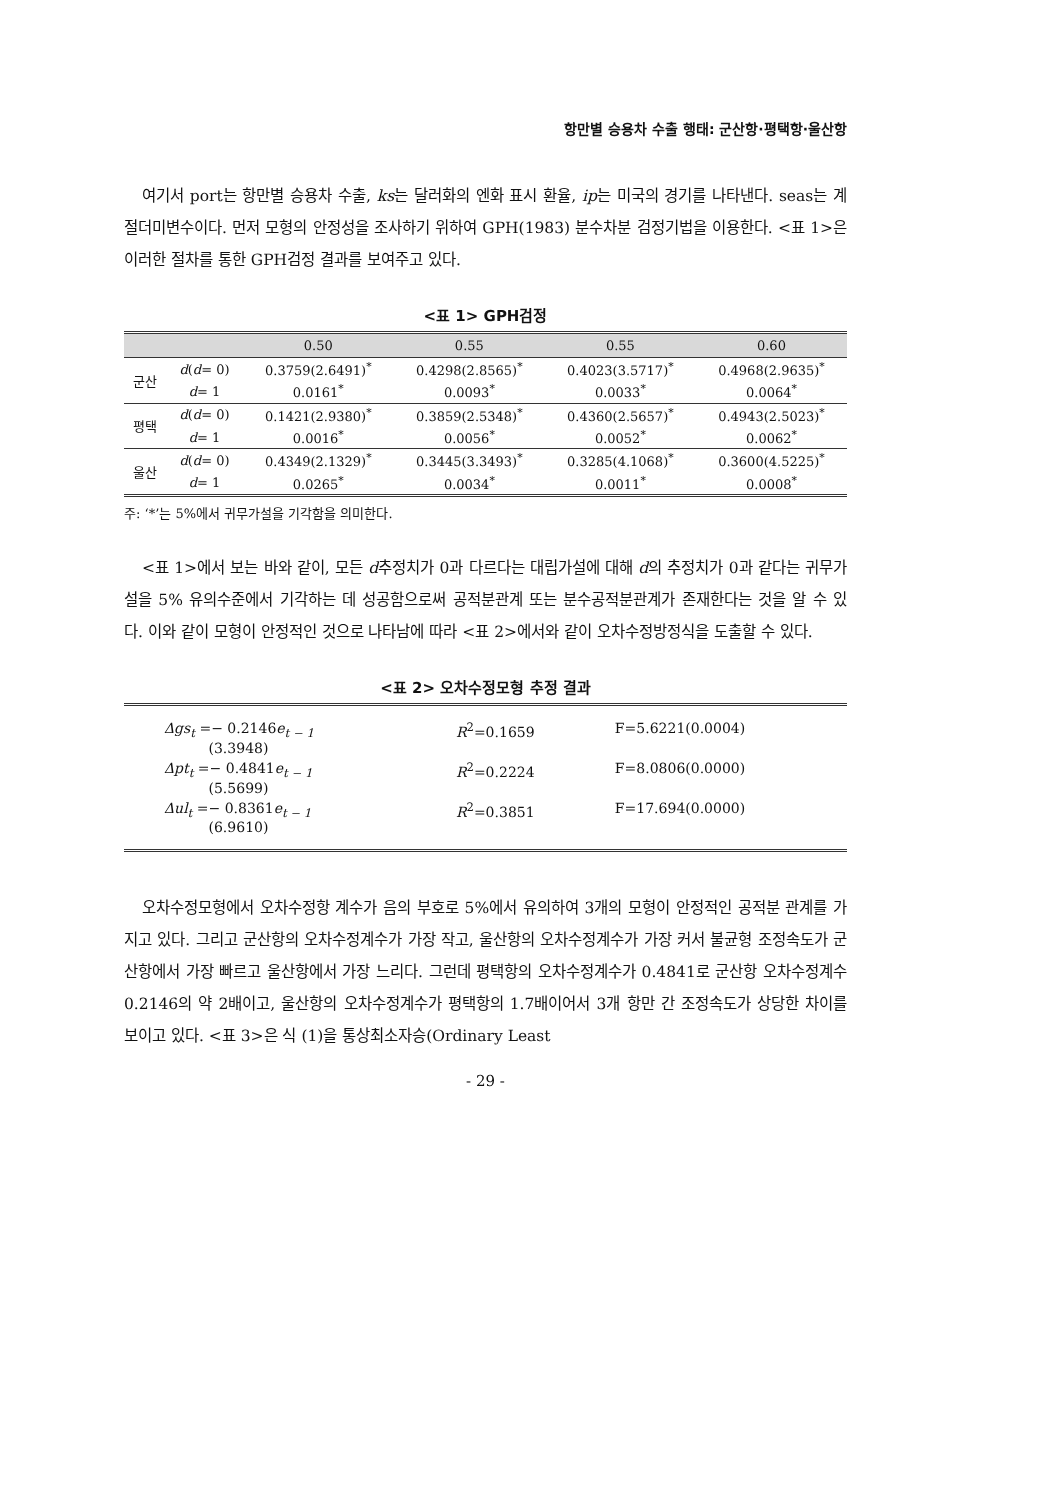항만별 승용차 수출 행태: 군산항·평택항·울산항
여기서 port는 항만별 승용차 수출, ks는 달러화의 엔화 표시 환율, ip는 미국의 경기를 나타낸다. seas는 계절더미변수이다. 먼저 모형의 안정성을 조사하기 위하여 GPH(1983) 분수차분 검정기법을 이용한다. <표 1>은 이러한 절차를 통한 GPH검정 결과를 보여주고 있다.
<표 1> GPH검정
| | | 0.50 | 0.55 | 0.55 | 0.60 |
| --- | --- | --- | --- | --- | --- |
| 군산 | d ( d = 0) | 0.3759(2.6491)<sup>*</sup> | 0.4298(2.8565)<sup>*</sup> | 0.4023(3.5717)<sup>*</sup> | 0.4968(2.9635)<sup>*</sup> |
| | d = 1 | 0.0161<sup>*</sup> | 0.0093<sup>*</sup> | 0.0033<sup>*</sup> | 0.0064<sup>*</sup> |
| 평택 | d ( d = 0) | 0.1421(2.9380)<sup>*</sup> | 0.3859(2.5348)<sup>*</sup> | 0.4360(2.5657)<sup>*</sup> | 0.4943(2.5023)<sup>*</sup> |
| | d = 1 | 0.0016<sup>*</sup> | 0.0056<sup>*</sup> | 0.0052<sup>*</sup> | 0.0062<sup>*</sup> |
| 울산 | d ( d = 0) | 0.4349(2.1329)<sup>*</sup> | 0.3445(3.3493)<sup>*</sup> | 0.3285(4.1068)<sup>*</sup> | 0.3600(4.5225)<sup>*</sup> |
| | d = 1 | 0.0265<sup>*</sup> | 0.0034<sup>*</sup> | 0.0011<sup>*</sup> | 0.0008<sup>*</sup> |
주: ‘*’는 5%에서 귀무가설을 기각함을 의미한다.
<표 1>에서 보는 바와 같이, 모든 d추정치가 0과 다르다는 대립가설에 대해 d의 추정치가 0과 같다는 귀무가설을 5% 유의수준에서 기각하는 데 성공함으로써 공적분관계 또는 분수공적분관계가 존재한다는 것을 알 수 있다. 이와 같이 모형이 안정적인 것으로 나타남에 따라 <표 2>에서와 같이 오차수정방정식을 도출할 수 있다.
<표 2> 오차수정모형 추정 결과
| Δgs<sub>t</sub> =− 0.2146 e<sub>t − 1</sub> (3.3948) | R<sup>2</sup>=0.1659 | F=5.6221(0.0004) |
| Δpt<sub>t</sub> =− 0.4841 e<sub>t − 1</sub> (5.5699) | R<sup>2</sup>=0.2224 | F=8.0806(0.0000) |
| Δul<sub>t</sub> =− 0.8361 e<sub>t − 1</sub> (6.9610) | R<sup>2</sup>=0.3851 | F=17.694(0.0000) |
오차수정모형에서 오차수정항 계수가 음의 부호로 5%에서 유의하여 3개의 모형이 안정적인 공적분 관계를 가지고 있다. 그리고 군산항의 오차수정계수가 가장 작고, 울산항의 오차수정계수가 가장 커서 불균형 조정속도가 군산항에서 가장 빠르고 울산항에서 가장 느리다. 그런데 평택항의 오차수정계수가 0.4841로 군산항 오차수정계수 0.2146의 약 2배이고, 울산항의 오차수정계수가 평택항의 1.7배이어서 3개 항만 간 조정속도가 상당한 차이를 보이고 있다. <표 3>은 식 (1)을 통상최소자승(Ordinary Least
- 29 -